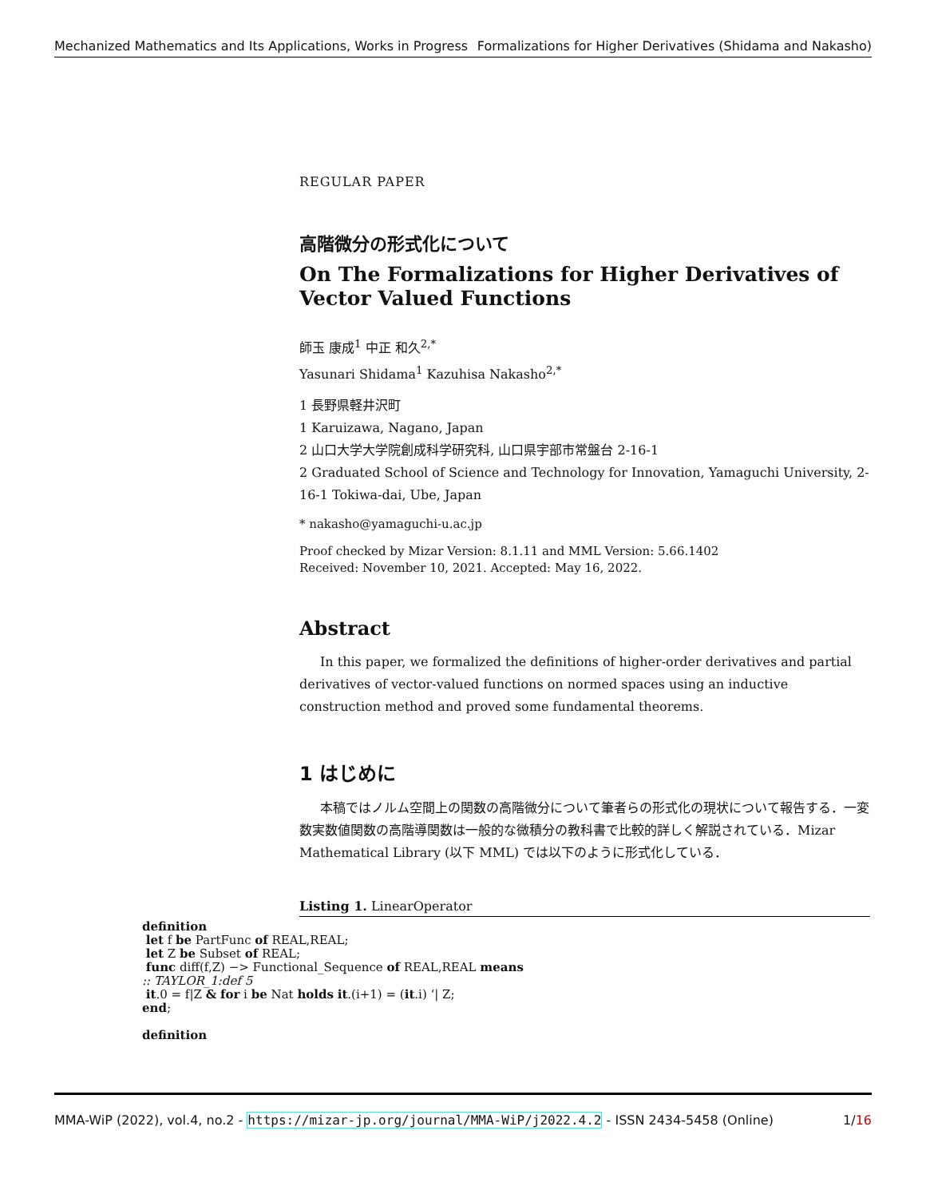Mechanized Mathematics and Its Applications, Works in Progress Formalizations for Higher Derivatives (Shidama and Nakasho)
REGULAR PAPER
高階微分の形式化について
On The Formalizations for Higher Derivatives of Vector Valued Functions
師玉 康成<sup>1</sup> 中正 和久<sup>2,*</sup>
Yasunari Shidama<sup>1</sup> Kazuhisa Nakasho<sup>2,*</sup>
1 長野県軽井沢町
1 Karuizawa, Nagano, Japan
2 山口大学大学院創成科学研究科, 山口県宇部市常盤台 2-16-1
2 Graduated School of Science and Technology for Innovation, Yamaguchi University, 2-16-1 Tokiwa-dai, Ube, Japan
* nakasho@yamaguchi-u.ac.jp
Proof checked by Mizar Version: 8.1.11 and MML Version: 5.66.1402
Received: November 10, 2021. Accepted: May 16, 2022.
Abstract
In this paper, we formalized the definitions of higher-order derivatives and partial derivatives of vector-valued functions on normed spaces using an inductive construction method and proved some fundamental theorems.
1 はじめに
本稿ではノルム空間上の関数の高階微分について筆者らの形式化の現状について報告する．一変数実数値関数の高階導関数は一般的な微積分の教科書で比較的詳しく解説されている．Mizar Mathematical Library (以下 MML) では以下のように形式化している．
Listing 1. LinearOperator
definition
let f be PartFunc of REAL,REAL;
let Z be Subset of REAL;
func diff(f,Z) −> Functional_Sequence of REAL,REAL means
:: TAYLOR_1:def 5
it.0 = f|Z & for i be Nat holds it.(i+1) = (it.i) ‘| Z;
end;
definition
MMA-WiP (2022), vol.4, no.2 - https://mizar-jp.org/journal/MMA-WiP/j2022.4.2 - ISSN 2434-5458 (Online) 1/16